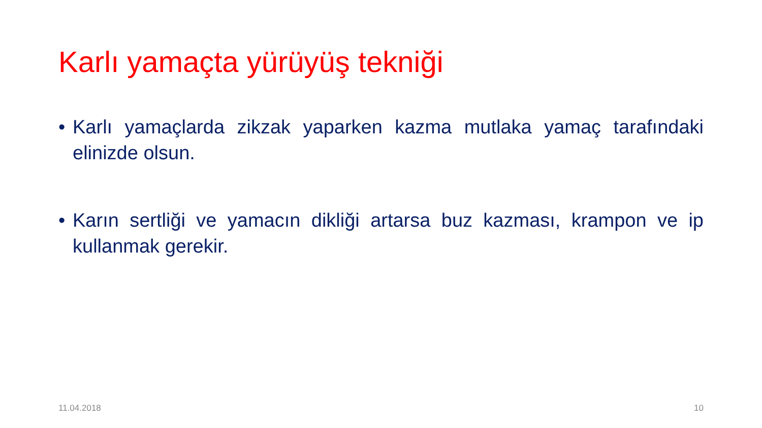Karlı yamaçta yürüyüş tekniği
• Karlı yamaçlarda zikzak yaparken kazma mutlaka yamaç tarafındaki elinizde olsun.
• Karın sertliği ve yamacın dikliği artarsa buz kazması, krampon ve ip kullanmak gerekir.
11.04.2018 10